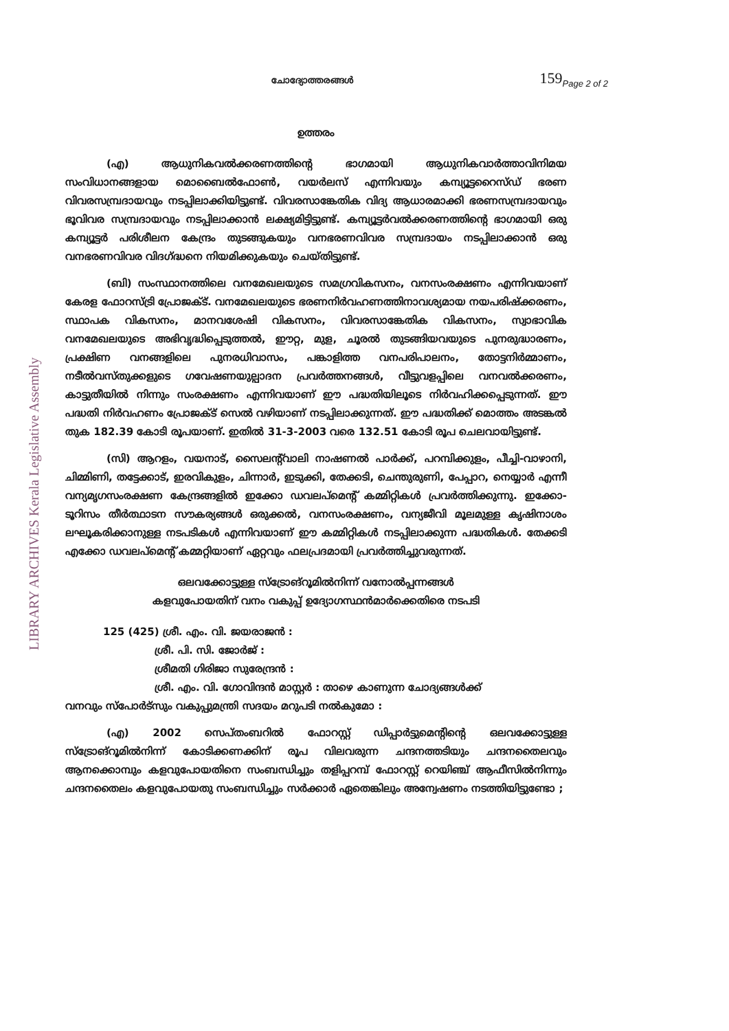LIBRARY ARCHIVES Kerala Legislative Assembly
ചോദ്യോത്തരങ്ങൾ 159<sub>Page 2 of 2</sub>
ഉത്തരം
(എ) ആധുനികവൽക്കരണത്തിന്റെ ഭാഗമായി ആധുനികവാർത്താവിനിമയ സംവിധാനങ്ങളായ മൊബൈൽഫോൺ, വയർലസ് എന്നിവയും കമ്പ്യൂട്ടറൈസ്ഡ് ഭരണ വിവരസമ്പ്രദായവും നടപ്പിലാക്കിയിട്ടുണ്ട്. വിവരസാങ്കേതിക വിദ്യ ആധാരമാക്കി ഭരണസമ്പ്രദായവും ഭൂവിവര സമ്പ്രദായവും നടപ്പിലാക്കാൻ ലക്ഷ്യമിട്ടിട്ടുണ്ട്. കമ്പ്യൂട്ടർവൽക്കരണത്തിന്റെ ഭാഗമായി ഒരു കമ്പ്യൂട്ടർ പരിശീലന കേന്ദ്രം തുടങ്ങുകയും വനഭരണവിവര സമ്പ്രദായം നടപ്പിലാക്കാൻ ഒരു വനഭരണവിവര വിദഗ്ദ്ധനെ നിയമിക്കുകയും ചെയ്തിട്ടുണ്ട്.
(ബി) സംസ്ഥാനത്തിലെ വനമേഖലയുടെ സമഗ്രവികസനം, വനസംരക്ഷണം എന്നിവയാണ് കേരള ഫോറസ്ട്രി പ്രോജക്ട്. വനമേഖലയുടെ ഭരണനിർവഹണത്തിനാവശ്യമായ നയപരിഷ്ക്കരണം, സ്ഥാപക വികസനം, മാനവശേഷി വികസനം, വിവരസാങ്കേതിക വികസനം, സ്വാഭാവിക വനമേഖലയുടെ അഭിവൃദ്ധിപ്പെടുത്തൽ, ഈറ്റ, മുള, ചൂരൽ തുടങ്ങിയവയുടെ പുനരുദ്ധാരണം, പ്രക്ഷിണ വനങ്ങളിലെ പുനരധിവാസം, പങ്കാളിത്ത വനപരിപാലനം, തോട്ടനിർമ്മാണം, നടീൽവസ്തുക്കളുടെ ഗവേഷണയുല്പാദന പ്രവർത്തനങ്ങൾ, വീട്ടുവളപ്പിലെ വനവൽക്കരണം, കാട്ടുതീയിൽ നിന്നും സംരക്ഷണം എന്നിവയാണ് ഈ പദ്ധതിയിലൂടെ നിർവഹിക്കപ്പെടുന്നത്. ഈ പദ്ധതി നിർവഹണം പ്രോജക്ട് സെൽ വഴിയാണ് നടപ്പിലാക്കുന്നത്. ഈ പദ്ധതിക്ക് മൊത്തം അടങ്കൽ തുക 182.39 കോടി രൂപയാണ്. ഇതിൽ 31-3-2003 വരെ 132.51 കോടി രൂപ ചെലവായിട്ടുണ്ട്.
(സി) ആറളം, വയനാട്, സൈലന്റ്‌വാലി നാഷണൽ പാർക്ക്, പറമ്പിക്കുളം, പീച്ചി-വാഴാനി, ചിമ്മിണി, തട്ടേക്കാട്, ഇരവികുളം, ചിന്നാർ, ഇടുക്കി, തേക്കടി, ചെന്തുരുണി, പേപ്പാറ, നെയ്യാർ എന്നീ വന്യമൃഗസംരക്ഷണ കേന്ദ്രങ്ങളിൽ ഇക്കോ ഡവലപ്മെന്റ് കമ്മിറ്റികൾ പ്രവർത്തിക്കുന്നു. ഇക്കോ-ടൂറിസം തീർത്ഥാടന സൗകര്യങ്ങൾ ഒരുക്കൽ, വനസംരക്ഷണം, വന്യജീവി മൂലമുള്ള കൃഷിനാശം ലഘൂകരിക്കാനുള്ള നടപടികൾ എന്നിവയാണ് ഈ കമ്മിറ്റികൾ നടപ്പിലാക്കുന്ന പദ്ധതികൾ. തേക്കടി എക്കോ ഡവലപ്മെന്റ് കമ്മറ്റിയാണ് ഏറ്റവും ഫലപ്രദമായി പ്രവർത്തിച്ചുവരുന്നത്.
ഒലവക്കോട്ടുള്ള സ്ട്രോങ്റൂമിൽനിന്ന് വനോൽപ്പന്നങ്ങൾ
കളവുപോയതിന് വനം വകുപ്പ് ഉദ്യോഗസ്ഥൻമാർക്കെതിരെ നടപടി
125 (425) ശ്രീ. എം. വി. ജയരാജൻ :
ശ്രീ. പി. സി. ജോർജ് :
ശ്രീമതി ഗിരിജാ സുരേന്ദ്രൻ :
ശ്രീ. എം. വി. ഗോവിന്ദൻ മാസ്റ്റർ : താഴെ കാണുന്ന ചോദ്യങ്ങൾക്ക്
വനവും സ്പോർട്സും വകുപ്പുമന്ത്രി സദയം മറുപടി നൽകുമോ :
(എ) 2002 സെപ്തംബറിൽ ഫോറസ്റ്റ് ഡിപ്പാർട്ടുമെന്റിന്റെ ഒലവക്കോട്ടുള്ള സ്ട്രോങ്റൂമിൽനിന്ന് കോടിക്കണക്കിന് രൂപ വിലവരുന്ന ചന്ദനത്തടിയും ചന്ദനതൈലവും ആനക്കൊമ്പും കളവുപോയതിനെ സംബന്ധിച്ചും തളിപ്പറമ്പ് ഫോറസ്റ്റ് റെയിഞ്ച് ആഫീസിൽനിന്നും ചന്ദനതൈലം കളവുപോയതു സംബന്ധിച്ചും സർക്കാർ ഏതെങ്കിലും അന്വേഷണം നടത്തിയിട്ടുണ്ടോ ;